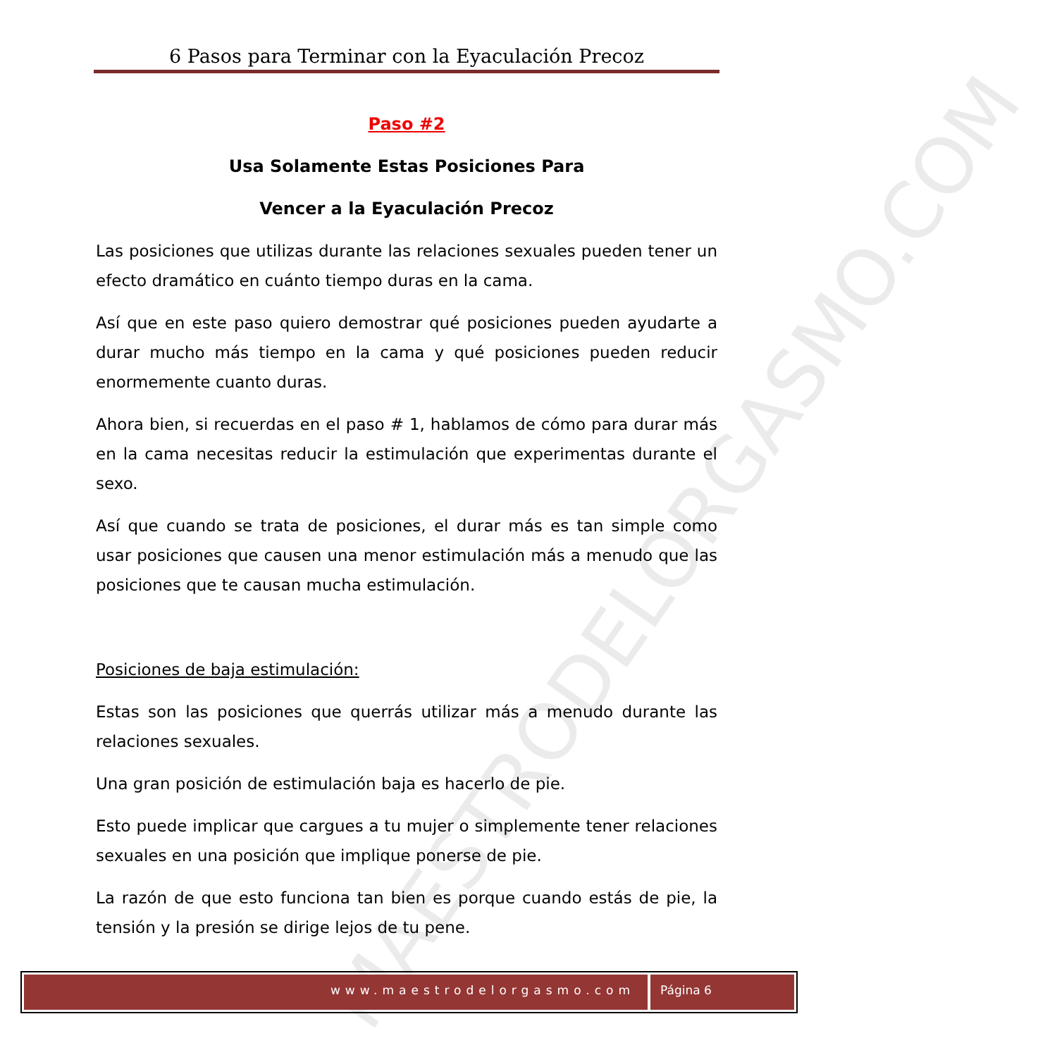MAESTRODELORGASMO.COM
6 Pasos para Terminar con la Eyaculación Precoz
Paso #2
Usa Solamente Estas Posiciones Para
Vencer a la Eyaculación Precoz
Las posiciones que utilizas durante las relaciones sexuales pueden tener un efecto dramático en cuánto tiempo duras en la cama.
Así que en este paso quiero demostrar qué posiciones pueden ayudarte a durar mucho más tiempo en la cama y qué posiciones pueden reducir enormemente cuanto duras.
Ahora bien, si recuerdas en el paso # 1, hablamos de cómo para durar más en la cama necesitas reducir la estimulación que experimentas durante el sexo.
Así que cuando se trata de posiciones, el durar más es tan simple como usar posiciones que causen una menor estimulación más a menudo que las posiciones que te causan mucha estimulación.
Posiciones de baja estimulación:
Estas son las posiciones que querrás utilizar más a menudo durante las relaciones sexuales.
Una gran posición de estimulación baja es hacerlo de pie.
Esto puede implicar que cargues a tu mujer o simplemente tener relaciones sexuales en una posición que implique ponerse de pie.
La razón de que esto funciona tan bien es porque cuando estás de pie, la tensión y la presión se dirige lejos de tu pene.
www.maestrodelorgasmo.com Página 6